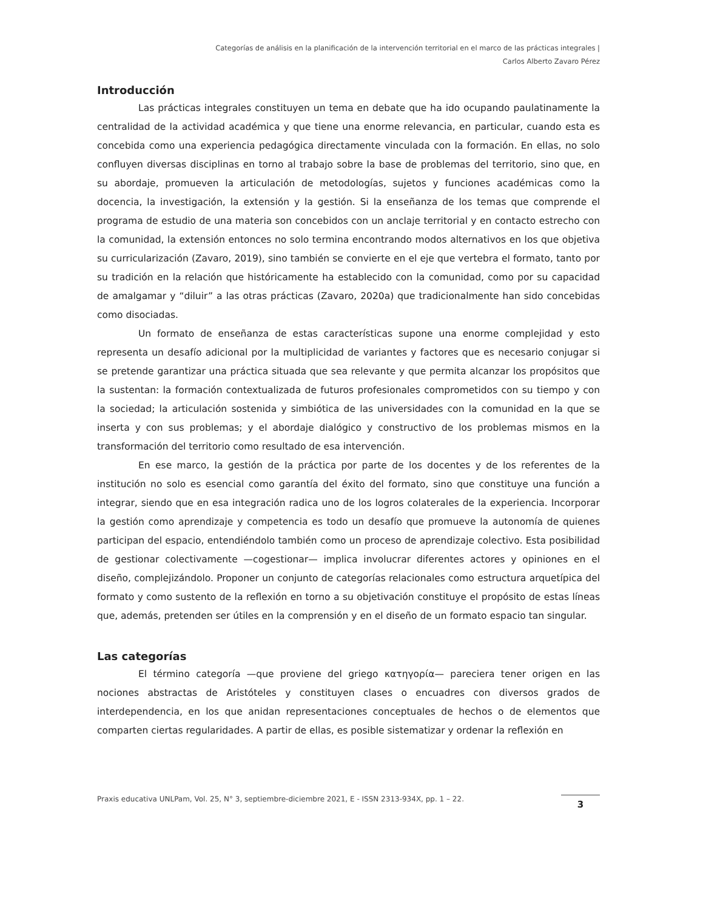Categorías de análisis en la planificación de la intervención territorial en el marco de las prácticas integrales |
Carlos Alberto Zavaro Pérez
Introducción
Las prácticas integrales constituyen un tema en debate que ha ido ocupando paulatinamente la centralidad de la actividad académica y que tiene una enorme relevancia, en particular, cuando esta es concebida como una experiencia pedagógica directamente vinculada con la formación. En ellas, no solo confluyen diversas disciplinas en torno al trabajo sobre la base de problemas del territorio, sino que, en su abordaje, promueven la articulación de metodologías, sujetos y funciones académicas como la docencia, la investigación, la extensión y la gestión. Si la enseñanza de los temas que comprende el programa de estudio de una materia son concebidos con un anclaje territorial y en contacto estrecho con la comunidad, la extensión entonces no solo termina encontrando modos alternativos en los que objetiva su curricularización (Zavaro, 2019), sino también se convierte en el eje que vertebra el formato, tanto por su tradición en la relación que históricamente ha establecido con la comunidad, como por su capacidad de amalgamar y “diluir” a las otras prácticas (Zavaro, 2020a) que tradicionalmente han sido concebidas como disociadas.
Un formato de enseñanza de estas características supone una enorme complejidad y esto representa un desafío adicional por la multiplicidad de variantes y factores que es necesario conjugar si se pretende garantizar una práctica situada que sea relevante y que permita alcanzar los propósitos que la sustentan: la formación contextualizada de futuros profesionales comprometidos con su tiempo y con la sociedad; la articulación sostenida y simbiótica de las universidades con la comunidad en la que se inserta y con sus problemas; y el abordaje dialógico y constructivo de los problemas mismos en la transformación del territorio como resultado de esa intervención.
En ese marco, la gestión de la práctica por parte de los docentes y de los referentes de la institución no solo es esencial como garantía del éxito del formato, sino que constituye una función a integrar, siendo que en esa integración radica uno de los logros colaterales de la experiencia. Incorporar la gestión como aprendizaje y competencia es todo un desafío que promueve la autonomía de quienes participan del espacio, entendiéndolo también como un proceso de aprendizaje colectivo. Esta posibilidad de gestionar colectivamente —cogestionar— implica involucrar diferentes actores y opiniones en el diseño, complejizándolo. Proponer un conjunto de categorías relacionales como estructura arquetípica del formato y como sustento de la reflexión en torno a su objetivación constituye el propósito de estas líneas que, además, pretenden ser útiles en la comprensión y en el diseño de un formato espacio tan singular.
Las categorías
El término categoría —que proviene del griego κατηγορία— pareciera tener origen en las nociones abstractas de Aristóteles y constituyen clases o encuadres con diversos grados de interdependencia, en los que anidan representaciones conceptuales de hechos o de elementos que comparten ciertas regularidades. A partir de ellas, es posible sistematizar y ordenar la reflexión en
Praxis educativa UNLPam, Vol. 25, N° 3, septiembre-diciembre 2021, E - ISSN 2313-934X, pp. 1 – 22. 3